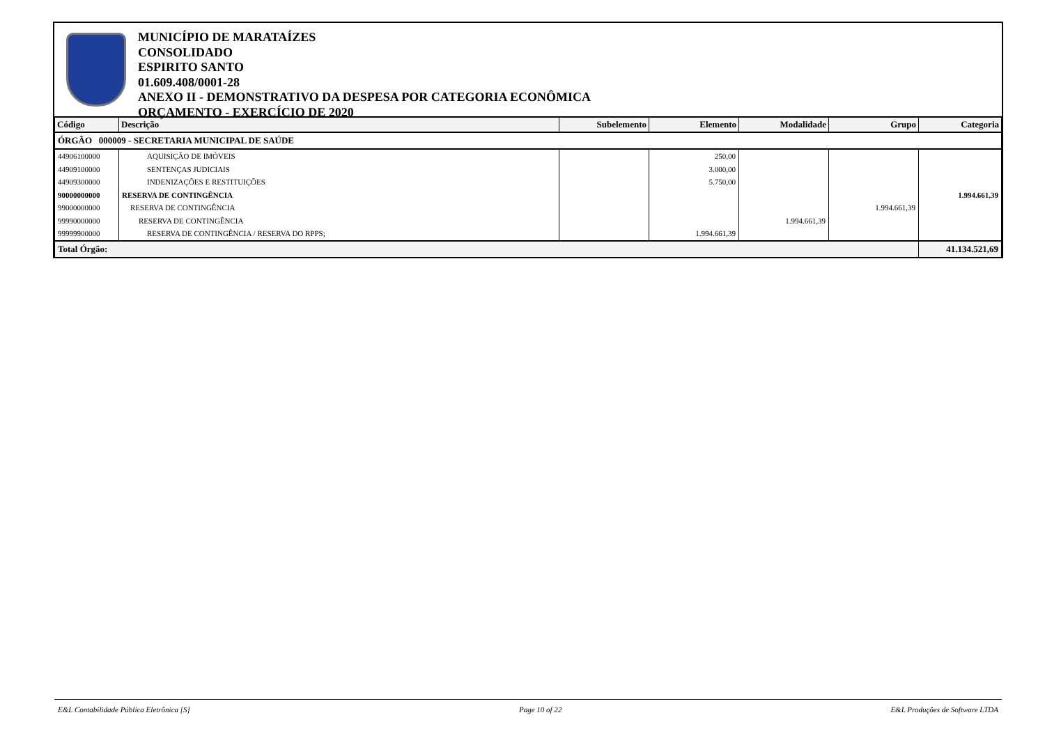MUNICÍPIO DE MARATAÍZES
CONSOLIDADO
ESPIRITO SANTO
01.609.408/0001-28
ANEXO II - DEMONSTRATIVO DA DESPESA POR CATEGORIA ECONÔMICA
ORÇAMENTO - EXERCÍCIO DE 2020
| Código | Descrição | Subelemento | Elemento | Modalidade | Grupo | Categoria |
| --- | --- | --- | --- | --- | --- | --- |
| ÓRGÃO 000009 - SECRETARIA MUNICIPAL DE SAÚDE | | | | | | |
| 44906100000 | AQUISIÇÃO DE IMÓVEIS | | 250,00 | | | |
| 44909100000 | SENTENÇAS JUDICIAIS | | 3.000,00 | | | |
| 44909300000 | INDENIZAÇÕES E RESTITUIÇÕES | | 5.750,00 | | | |
| 90000000000 | RESERVA DE CONTINGÊNCIA | | | | | 1.994.661,39 |
| 99000000000 | RESERVA DE CONTINGÊNCIA | | | | 1.994.661,39 | |
| 99990000000 | RESERVA DE CONTINGÊNCIA | | | 1.994.661,39 | | |
| 99999900000 | RESERVA DE CONTINGÊNCIA / RESERVA DO RPPS; | | 1.994.661,39 | | | |
| Total Órgão: | | | | | | 41.134.521,69 |
E&L Contabilidade Pública Eletrônica [S] Page 10 of 22 E&L Produções de Software LTDA